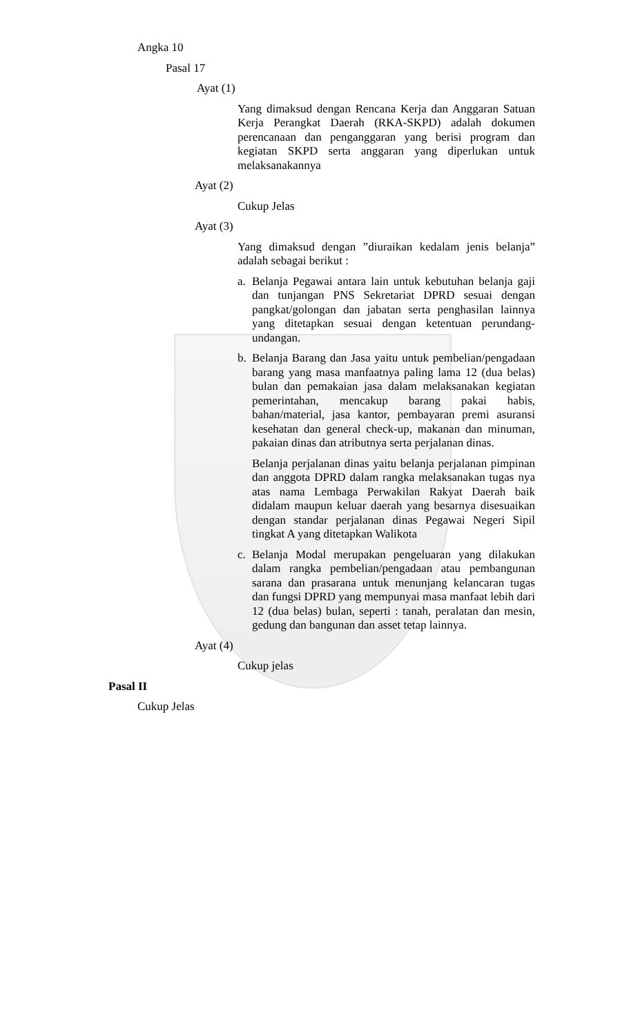Angka 10
Pasal 17
Ayat (1)
Yang dimaksud dengan Rencana Kerja dan Anggaran Satuan Kerja Perangkat Daerah (RKA-SKPD) adalah dokumen perencanaan dan penganggaran yang berisi program dan kegiatan SKPD serta anggaran yang diperlukan untuk melaksanakannya
Ayat (2)
Cukup Jelas
Ayat (3)
Yang dimaksud dengan ”diuraikan kedalam jenis belanja” adalah sebagai berikut :
a. Belanja Pegawai antara lain untuk kebutuhan belanja gaji dan tunjangan PNS Sekretariat DPRD sesuai dengan pangkat/golongan dan jabatan serta penghasilan lainnya yang ditetapkan sesuai dengan ketentuan perundang-undangan.
b. Belanja Barang dan Jasa yaitu untuk pembelian/pengadaan barang yang masa manfaatnya paling lama 12 (dua belas) bulan dan pemakaian jasa dalam melaksanakan kegiatan pemerintahan, mencakup barang pakai habis, bahan/material, jasa kantor, pembayaran premi asuransi kesehatan dan general check-up, makanan dan minuman, pakaian dinas dan atributnya serta perjalanan dinas.
Belanja perjalanan dinas yaitu belanja perjalanan pimpinan dan anggota DPRD dalam rangka melaksanakan tugas nya atas nama Lembaga Perwakilan Rakyat Daerah baik didalam maupun keluar daerah yang besarnya disesuaikan dengan standar perjalanan dinas Pegawai Negeri Sipil tingkat A yang ditetapkan Walikota
c. Belanja Modal merupakan pengeluaran yang dilakukan dalam rangka pembelian/pengadaan atau pembangunan sarana dan prasarana untuk menunjang kelancaran tugas dan fungsi DPRD yang mempunyai masa manfaat lebih dari 12 (dua belas) bulan, seperti : tanah, peralatan dan mesin, gedung dan bangunan dan asset tetap lainnya.
Ayat (4)
Cukup jelas
Pasal II
Cukup Jelas